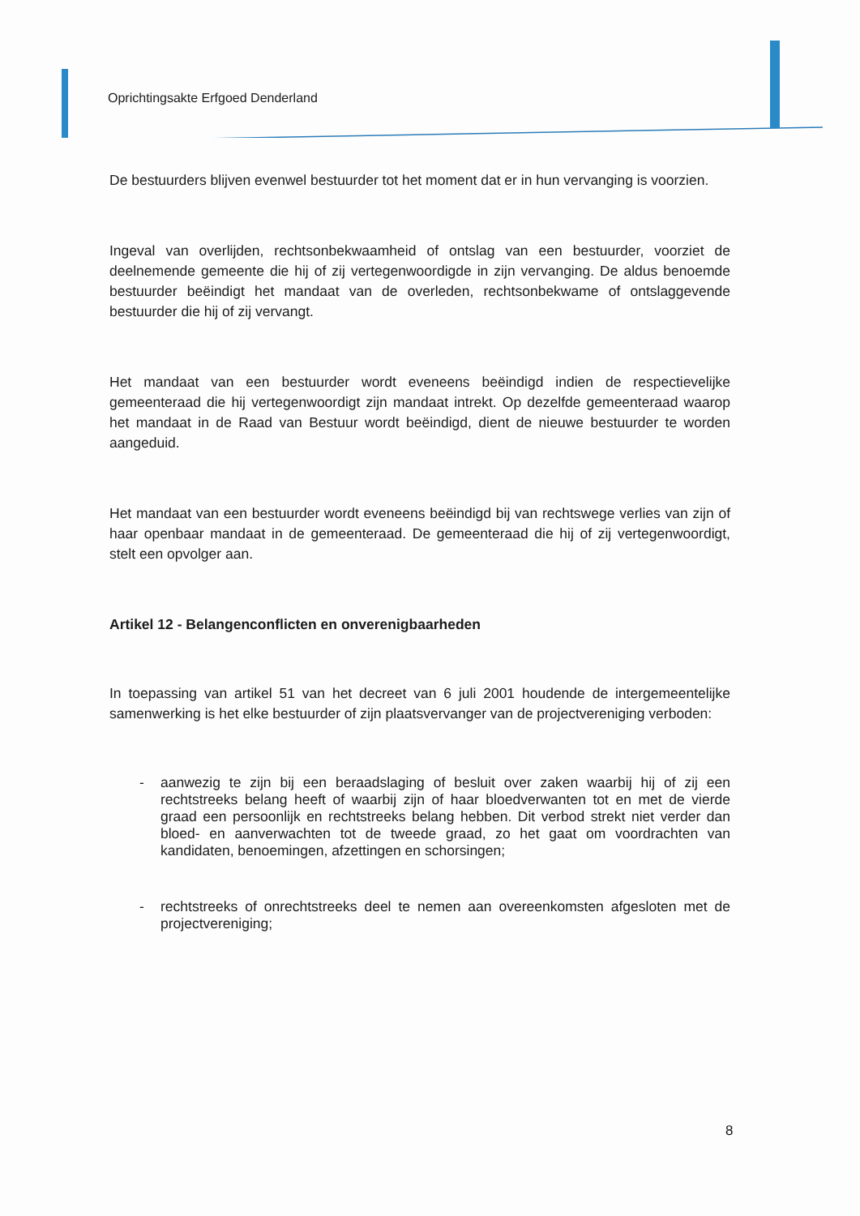Oprichtingsakte Erfgoed Denderland
De bestuurders blijven evenwel bestuurder tot het moment dat er in hun vervanging is voorzien.
Ingeval van overlijden, rechtsonbekwaamheid of ontslag van een bestuurder, voorziet de deelnemende gemeente die hij of zij vertegenwoordigde in zijn vervanging. De aldus benoemde bestuurder beëindigt het mandaat van de overleden, rechtsonbekwame of ontslaggevende bestuurder die hij of zij vervangt.
Het mandaat van een bestuurder wordt eveneens beëindigd indien de respectievelijke gemeenteraad die hij vertegenwoordigt zijn mandaat intrekt. Op dezelfde gemeenteraad waarop het mandaat in de Raad van Bestuur wordt beëindigd, dient de nieuwe bestuurder te worden aangeduid.
Het mandaat van een bestuurder wordt eveneens beëindigd bij van rechtswege verlies van zijn of haar openbaar mandaat in de gemeenteraad. De gemeenteraad die hij of zij vertegenwoordigt, stelt een opvolger aan.
Artikel 12 - Belangenconflicten en onverenigbaarheden
In toepassing van artikel 51 van het decreet van 6 juli 2001 houdende de intergemeentelijke samenwerking is het elke bestuurder of zijn plaatsvervanger van de projectvereniging verboden:
- aanwezig te zijn bij een beraadslaging of besluit over zaken waarbij hij of zij een rechtstreeks belang heeft of waarbij zijn of haar bloedverwanten tot en met de vierde graad een persoonlijk en rechtstreeks belang hebben. Dit verbod strekt niet verder dan bloed- en aanverwachten tot de tweede graad, zo het gaat om voordrachten van kandidaten, benoemingen, afzettingen en schorsingen;
- rechtstreeks of onrechtstreeks deel te nemen aan overeenkomsten afgesloten met de projectvereniging;
8